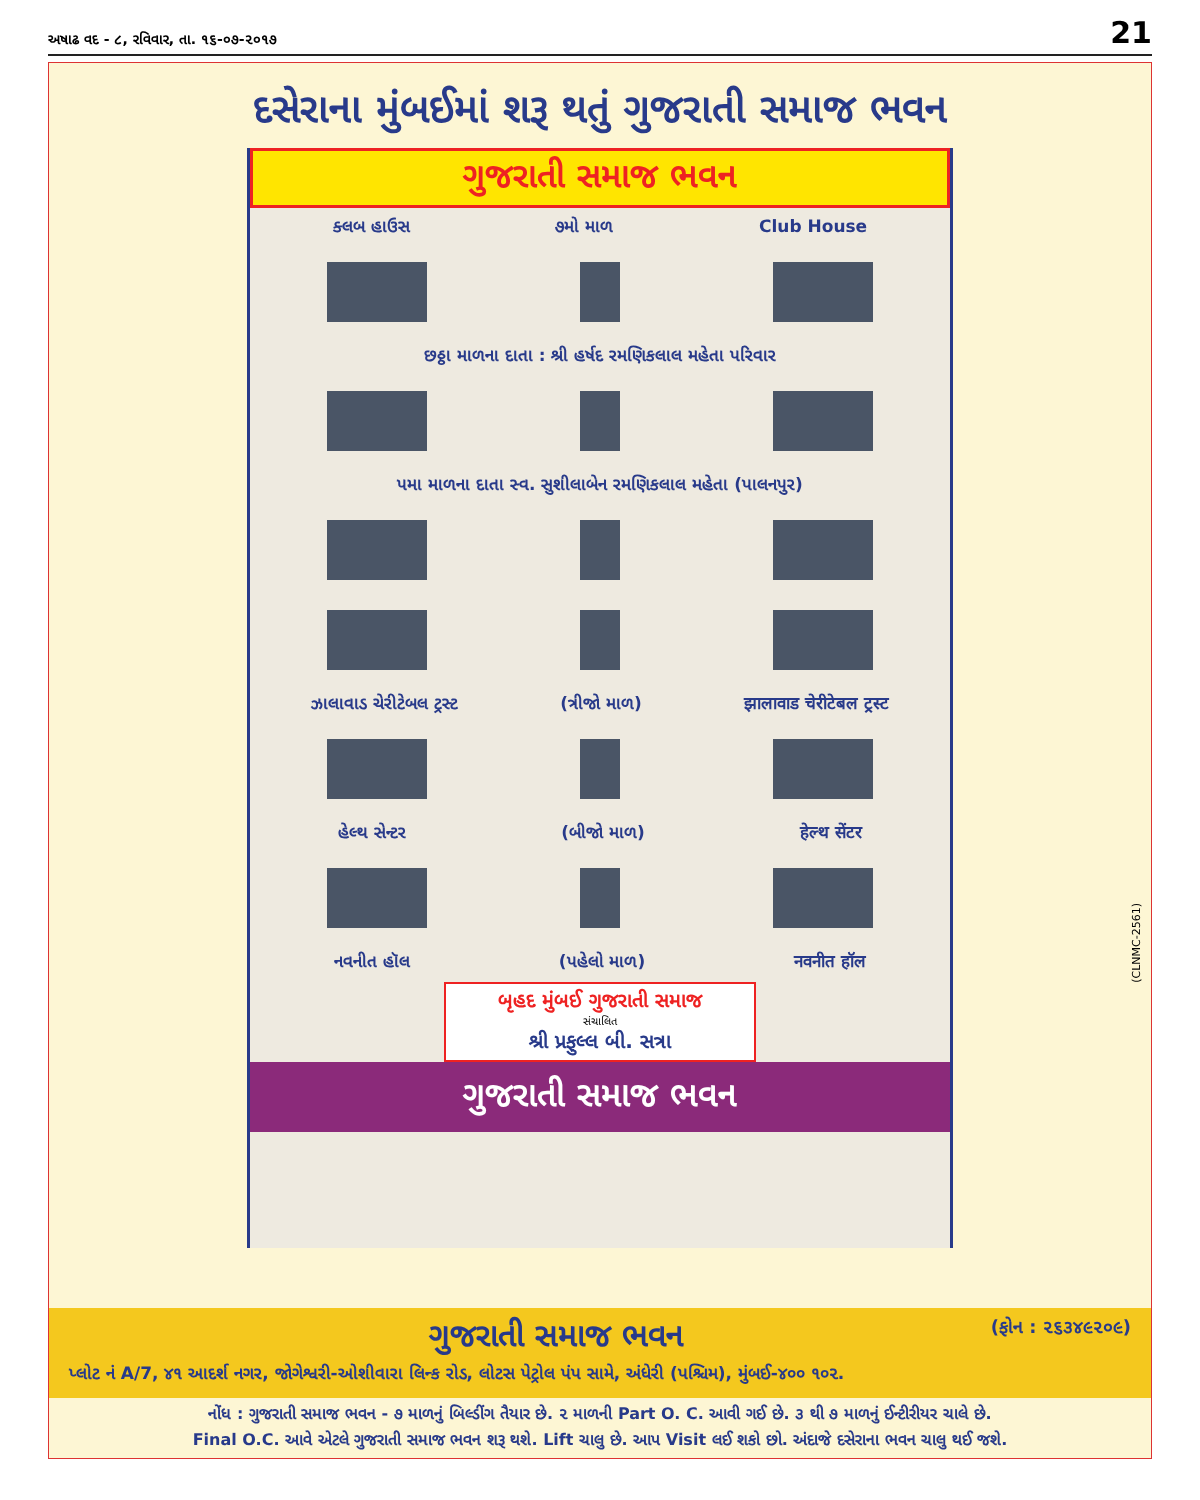અષાઢ વદ - ૮, રવિવાર, તા. ૧૬-૦૭-૨૦૧૭ 21
દસેરાના મુંબઈમાં શરૂ થતું ગુજરાતી સમાજ ભવન
ગુજરાતી સમાજ ભવન
ક્લબ હાઉસ ૭મો માળ Club House
છઠ્ઠા માળના દાતા : શ્રી હર્ષદ રમણિકલાલ મહેતા પરિવાર
પમા માળના દાતા સ્વ. સુશીલાબેન રમણિકલાલ મહેતા (પાલનપુર)
ઝાલાવાડ ચેરીટેબલ ટ્રસ્ટ (ત્રીજો માળ) झालावाड चेरीटेबल ट्रस्ट
હેલ્થ સેન્ટર (બીજો માળ) हेल्थ सेंटर
નવનીત હૉલ (પહેલો માળ) नवनीत हॉल
બૃહદ મુંબઈ ગુજરાતી સમાજ
સંચાલિત
શ્રી પ્રફુલ્લ બી. સત્રા
ગુજરાતી સમાજ ભવન
(CLNMC-2561)
ગુજરાતી સમાજ ભવન (ફોન : ૨૬૩૪૯૨૦૯)
પ્લોટ નં A/7, ૪૧ આદર્શ નગર, જોગેશ્વરી-ઓશીવારા લિન્ક રોડ, લોટસ પેટ્રોલ પંપ સામે, અંધેરી (પશ્ચિમ), મુંબઈ-૪૦૦ ૧૦૨.
નોંધ : ગુજરાતી સમાજ ભવન - ૭ માળનું બિલ્ડીંગ તૈયાર છે. ૨ માળની Part O. C. આવી ગઈ છે. ૩ થી ૭ માળનું ઈન્ટીરીયર ચાલે છે.
Final O.C. આવે એટલે ગુજરાતી સમાજ ભવન શરૂ થશે. Lift ચાલુ છે. આપ Visit લઈ શકો છો. અંદાજે દસેરાના ભવન ચાલુ થઈ જશે.